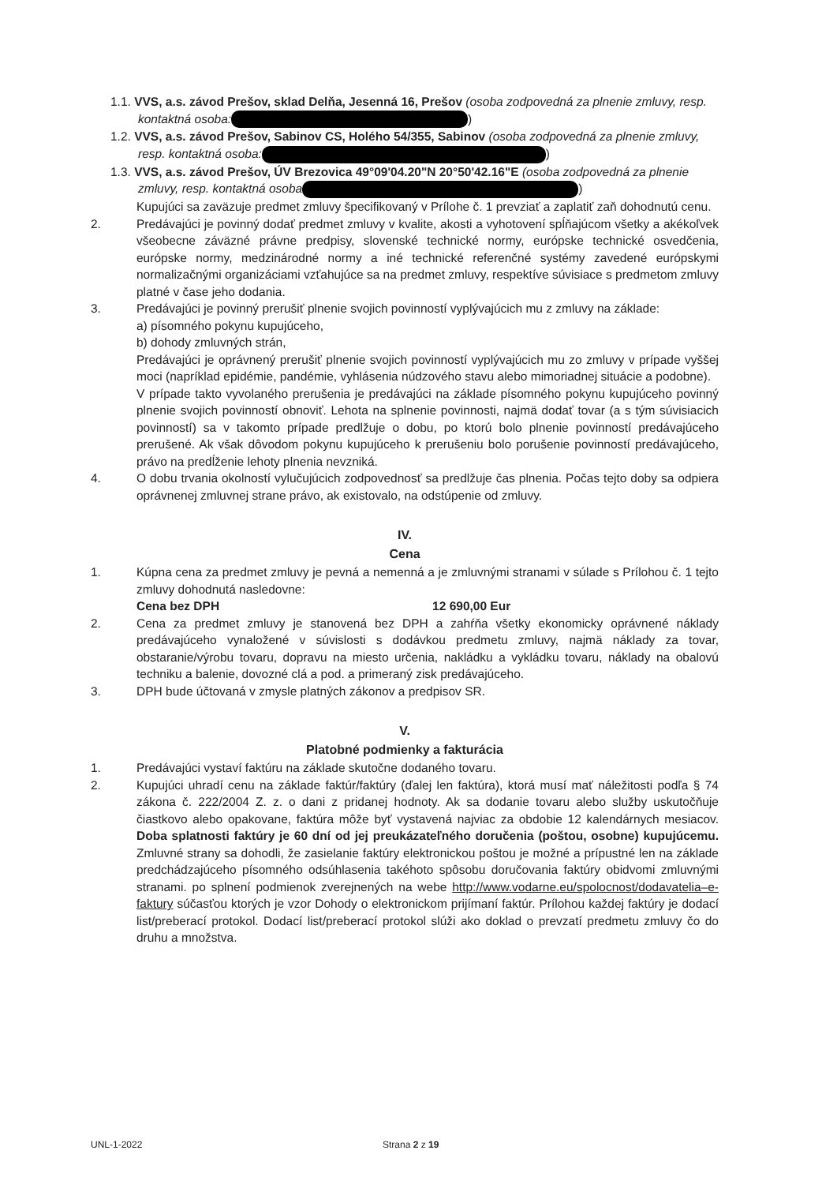1.1. VVS, a.s. závod Prešov, sklad Delňa, Jesenná 16, Prešov (osoba zodpovedná za plnenie zmluvy, resp. kontaktná osoba: )
1.2. VVS, a.s. závod Prešov, Sabinov CS, Holého 54/355, Sabinov (osoba zodpovedná za plnenie zmluvy, resp. kontaktná osoba: )
1.3. VVS, a.s. závod Prešov, ÚV Brezovica 49°09'04.20"N 20°50'42.16"E (osoba zodpovedná za plnenie zmluvy, resp. kontaktná osoba )
Kupujúci sa zaväzuje predmet zmluvy špecifikovaný v Prílohe č. 1 prevziať a zaplatiť zaň dohodnutú cenu.
2. Predávajúci je povinný dodať predmet zmluvy v kvalite, akosti a vyhotovení spĺňajúcom všetky a akékoľvek všeobecne záväzné právne predpisy, slovenské technické normy, európske technické osvedčenia, európske normy, medzinárodné normy a iné technické referenčné systémy zavedené európskymi normalizačnými organizáciami vzťahujúce sa na predmet zmluvy, respektíve súvisiace s predmetom zmluvy platné v čase jeho dodania.
3. Predávajúci je povinný prerušiť plnenie svojich povinností vyplývajúcich mu z zmluvy na základe:
a) písomného pokynu kupujúceho,
b) dohody zmluvných strán,
Predávajúci je oprávnený prerušiť plnenie svojich povinností vyplývajúcich mu zo zmluvy v prípade vyššej moci (napríklad epidémie, pandémie, vyhlásenia núdzového stavu alebo mimoriadnej situácie a podobne).
V prípade takto vyvolaného prerušenia je predávajúci na základe písomného pokynu kupujúceho povinný plnenie svojich povinností obnoviť. Lehota na splnenie povinnosti, najmä dodať tovar (a s tým súvisiacich povinností) sa v takomto prípade predlžuje o dobu, po ktorú bolo plnenie povinností predávajúceho prerušené. Ak však dôvodom pokynu kupujúceho k prerušeniu bolo porušenie povinností predávajúceho, právo na predĺženie lehoty plnenia nevzniká.
4. O dobu trvania okolností vylučujúcich zodpovednosť sa predlžuje čas plnenia. Počas tejto doby sa odpiera oprávnenej zmluvnej strane právo, ak existovalo, na odstúpenie od zmluvy.
IV.
Cena
1. Kúpna cena za predmet zmluvy je pevná a nemenná a je zmluvnými stranami v súlade s Prílohou č. 1 tejto zmluvy dohodnutá nasledovne:
Cena bez DPH 12 690,00 Eur
2. Cena za predmet zmluvy je stanovená bez DPH a zahŕňa všetky ekonomicky oprávnené náklady predávajúceho vynaložené v súvislosti s dodávkou predmetu zmluvy, najmä náklady za tovar, obstaranie/výrobu tovaru, dopravu na miesto určenia, nakládku a vykládku tovaru, náklady na obalovú techniku a balenie, dovozné clá a pod. a primeraný zisk predávajúceho.
3. DPH bude účtovaná v zmysle platných zákonov a predpisov SR.
V.
Platobné podmienky a fakturácia
1. Predávajúci vystaví faktúru na základe skutočne dodaného tovaru.
2. Kupujúci uhradí cenu na základe faktúr/faktúry (ďalej len faktúra), ktorá musí mať náležitosti podľa § 74 zákona č. 222/2004 Z. z. o dani z pridanej hodnoty. Ak sa dodanie tovaru alebo služby uskutočňuje čiastkovo alebo opakovane, faktúra môže byť vystavená najviac za obdobie 12 kalendárnych mesiacov. Doba splatnosti faktúry je 60 dní od jej preukázateľného doručenia (poštou, osobne) kupujúcemu. Zmluvné strany sa dohodli, že zasielanie faktúry elektronickou poštou je možné a prípustné len na základe predchádzajúceho písomného odsúhlasenia takéhoto spôsobu doručovania faktúry obidvomi zmluvnými stranami. po splnení podmienok zverejnených na webe http://www.vodarne.eu/spolocnost/dodavatelia–e-faktury súčasťou ktorých je vzor Dohody o elektronickom prijímaní faktúr. Prílohou každej faktúry je dodací list/preberací protokol. Dodací list/preberací protokol slúži ako doklad o prevzatí predmetu zmluvy čo do druhu a množstva.
UNL-1-2022 Strana 2 z 19